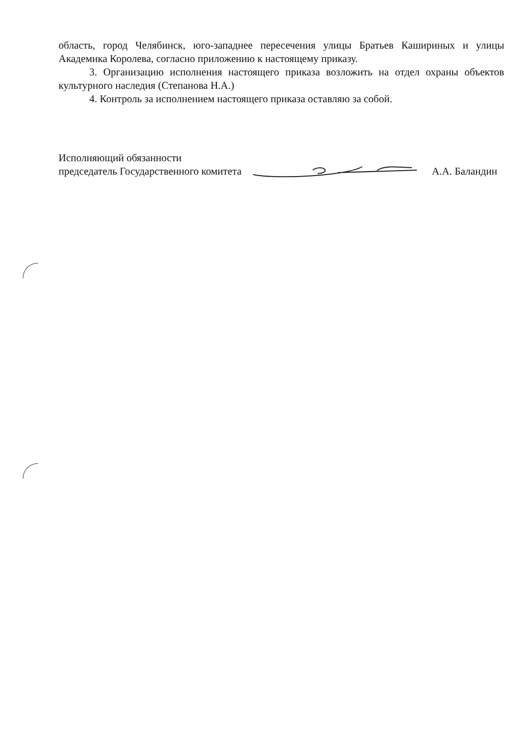область, город Челябинск, юго-западнее пересечения улицы Братьев Кашириных и улицы Академика Королева, согласно приложению к настоящему приказу.
3. Организацию исполнения настоящего приказа возложить на отдел охраны объектов культурного наследия (Степанова Н.А.)
4. Контроль за исполнением настоящего приказа оставляю за собой.
Исполняющий обязанности
председатель Государственного комитета А.А. Баландин